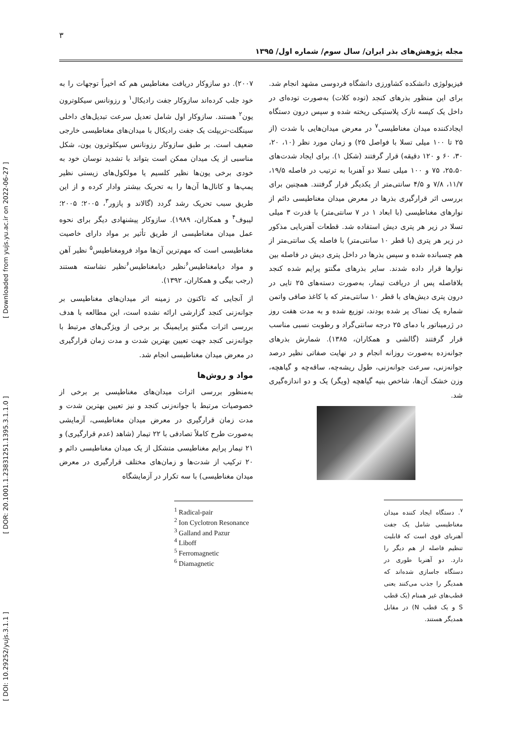۳
مجله پژوهش‌های بذر ایران/ سال سوم/ شماره اول/ ۱۳۹۵
[ DOI: 10.29252/yujs.3.1.1 ] [ DOR: 20.1001.1.23831251.1395.3.1.1.0 ] [ Downloaded from yujs.yu.ac.ir on 2022-06-27 ]
۲۰۰۷). دو سازوکار دریافت مغناطیس هم که اخیراً توجهات را به خود جلب کرده‌اند سازوکار جفت رادیکال<sup>۱</sup> و رزونانس سیکلوترون یون<sup>۲</sup> هستند. سازوکار اول شامل تعدیل سرعت تبدیل‌های داخلی سینگلت-تریپلت یک جفت رادیکال با میدان‌های مغناطیسی خارجی ضعیف است. بر طبق سازوکار رزونانس سیکلوترون یون، شکل مناسبی از یک میدان ممکن است بتواند با تشدید نوسان خود به خودی برخی یون‌ها نظیر کلسیم یا مولکول‌های زیستی نظیر پمپ‌ها و کانال‌ها آن‌ها را به تحریک بیشتر وادار کرده و از این طریق سبب تحریک رشد گردد (گالاند و پازور<sup>۳</sup>، ۲۰۰۵؛ ۲۰۰۵؛ لیبوف<sup>۴</sup> و همکاران، ۱۹۸۹). سازوکار پیشنهادی دیگر برای نحوه عمل میدان مغناطیسی از طریق تأثیر بر مواد دارای خاصیت مغناطیسی است که مهم‌ترین آن‌ها مواد فرومغناطیس<sup>۵</sup> نظیر آهن و مواد دیامغناطیس<sup>۶</sup>نظیر دیامغناطیس<sup>۶</sup>نظیر نشاسته هستند (رجب بیگی و همکاران، ۱۳۹۲).
از آنجایی که تاکنون در زمینه اثر میدان‌های مغناطیسی بر جوانه‌زنی کنجد گزارشی ارائه نشده است، این مطالعه با هدف بررسی اثرات مگنتو پرایمینگ بر برخی از ویژگی‌های مرتبط با جوانه‌زنی کنجد جهت تعیین بهترین شدت و مدت زمان قرارگیری در معرض میدان مغناطیسی انجام شد.
مواد و روش‌ها
به‌منظور بررسی اثرات میدان‌های مغناطیسی بر برخی از خصوصیات مرتبط با جوانه‌زنی کنجد و نیز تعیین بهترین شدت و مدت زمان قرارگیری در معرض میدان مغناطیسی، آزمایشی به‌صورت طرح کاملاً تصادفی با ۲۲ تیمار (شاهد (عدم قرارگیری) و ۲۱ تیمار پرایم مغناطیسی متشکل از یک میدان مغناطیسی دائم و ۲۰ ترکیب از شدت‌ها و زمان‌های مختلف قرارگیری در معرض میدان مغناطیسی) با سه تکرار در آزمایشگاه
<sup>1</sup> Radical-pair
<sup>2</sup> Ion Cyclotron Resonance
<sup>3</sup> Galland and Pazur
<sup>4</sup> Liboff
<sup>5</sup> Ferromagnetic
<sup>6</sup> Diamagnetic
فیزیولوژی دانشکده کشاورزی دانشگاه فردوسی مشهد انجام شد. برای این منظور بذرهای کنجد (توده کلات) به‌صورت توده‌ای در داخل یک کیسه نازک پلاستیکی ریخته شده و سپس درون دستگاه ایجادکننده میدان مغناطیسی<sup>۷</sup> در معرض میدان‌هایی با شدت (از ۲۵ تا ۱۰۰ میلی تسلا با فواصل ۲۵) و زمان مورد نظر (۱۰، ۲۰، ۳۰، ۶۰ و ۱۲۰ دقیقه) قرار گرفتند (شکل ۱). برای ایجاد شدت‌های ۲۵،۵۰، ۷۵ و ۱۰۰ میلی تسلا دو آهنربا به ترتیب در فاصله ۱۹/۵، ۱۱/۷، ۷/۸ و ۴/۵ سانتی‌متر از یکدیگر قرار گرفتند. همچنین برای بررسی اثر قرارگیری بذرها در معرض میدان مغناطیسی دائم از نوارهای مغناطیسی (با ابعاد ۱ در ۷ سانتی‌متر) با قدرت ۳ میلی تسلا در زیر هر پتری دیش استفاده شد. قطعات آهنربایی مذکور در زیر هر پتری (با قطر ۱۰ سانتی‌متر) با فاصله یک سانتی‌متر از هم چسبانده شده و سپس بذرها در داخل پتری دیش در فاصله بین نوارها قرار داده شدند. سایر بذرهای مگنتو پرایم شده کنجد بلافاصله پس از دریافت تیمار، به‌صورت دسته‌های ۲۵ تایی در درون پتری دیش‌های با قطر ۱۰ سانتی‌متر که با کاغذ صافی واتمن شماره یک نمناک پر شده بودند، توزیع شده و به مدت هفت روز در ژرمیناتور با دمای ۲۵ درجه سانتی‌گراد و رطوبت نسبی مناسب قرار گرفتند (گالشی و همکاران، ۱۳۸۵). شمارش بذرهای جوانه‌زده به‌صورت روزانه انجام و در نهایت صفاتی نظیر درصد جوانه‌زنی، سرعت جوانه‌زنی، طول ریشه‌چه، ساقه‌چه و گیاهچه، وزن خشک آن‌ها، شاخص بنیه گیاهچه (ویگر) یک و دو اندازه‌گیری شد.
<sup>۷</sup>. دستگاه ایجاد کننده میدان مغناطیسی شامل یک جفت آهنربای قوی است که قابلیت تنظیم فاصله از هم دیگر را دارد. دو آهنربا طوری در دستگاه جاسازی شده‌اند که همدیگر را جذب می‌کنند یعنی قطب‌های غیر همنام (یک قطب S و یک قطب N) در مقابل همدیگر هستند.